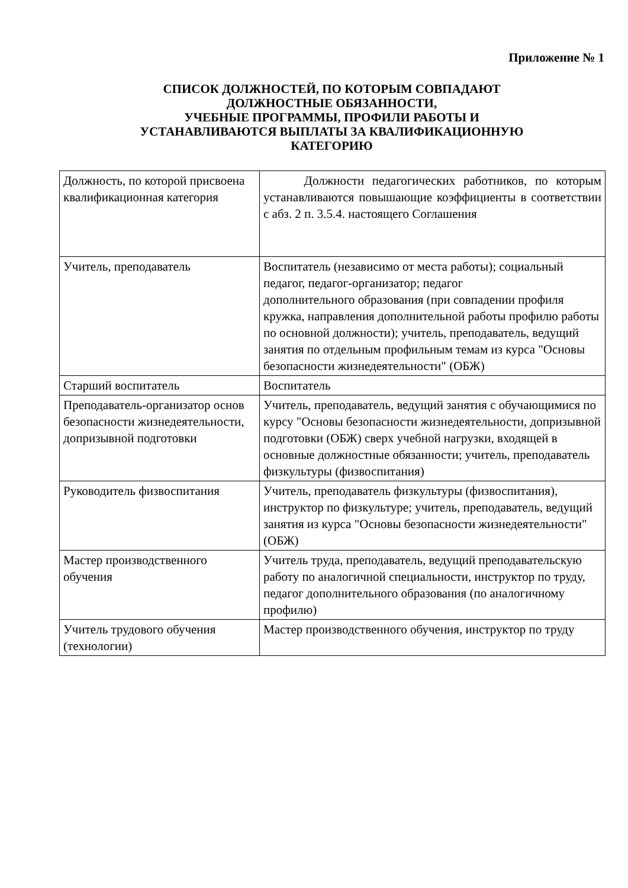Приложение № 1
СПИСОК ДОЛЖНОСТЕЙ, ПО КОТОРЫМ СОВПАДАЮТ
ДОЛЖНОСТНЫЕ ОБЯЗАННОСТИ,
УЧЕБНЫЕ ПРОГРАММЫ, ПРОФИЛИ РАБОТЫ И
УСТАНАВЛИВАЮТСЯ ВЫПЛАТЫ ЗА КВАЛИФИКАЦИОННУЮ
КАТЕГОРИЮ
| Должность, по которой присвоена квалификационная категория | Должности педагогических работников, по которым устанавливаются повышающие коэффициенты в соответствии с абз. 2 п. 3.5.4. настоящего Соглашения |
| Учитель, преподаватель | Воспитатель (независимо от места работы); социальный педагог, педагог-организатор; педагог дополнительного образования (при совпадении профиля кружка, направления дополнительной работы профилю работы по основной должности); учитель, преподаватель, ведущий занятия по отдельным профильным темам из курса "Основы безопасности жизнедеятельности" (ОБЖ) |
| Старший воспитатель | Воспитатель |
| Преподаватель-организатор основ безопасности жизнедеятельности, допризывной подготовки | Учитель, преподаватель, ведущий занятия с обучающимися по курсу "Основы безопасности жизнедеятельности, допризывной подготовки (ОБЖ) сверх учебной нагрузки, входящей в основные должностные обязанности; учитель, преподаватель физкультуры (физвоспитания) |
| Руководитель физвоспитания | Учитель, преподаватель физкультуры (физвоспитания), инструктор по физкультуре; учитель, преподаватель, ведущий занятия из курса "Основы безопасности жизнедеятельности" (ОБЖ) |
| Мастер производственного обучения | Учитель труда, преподаватель, ведущий преподавательскую работу по аналогичной специальности, инструктор по труду, педагог дополнительного образования (по аналогичному профилю) |
| Учитель трудового обучения (технологии) | Мастер производственного обучения, инструктор по труду |